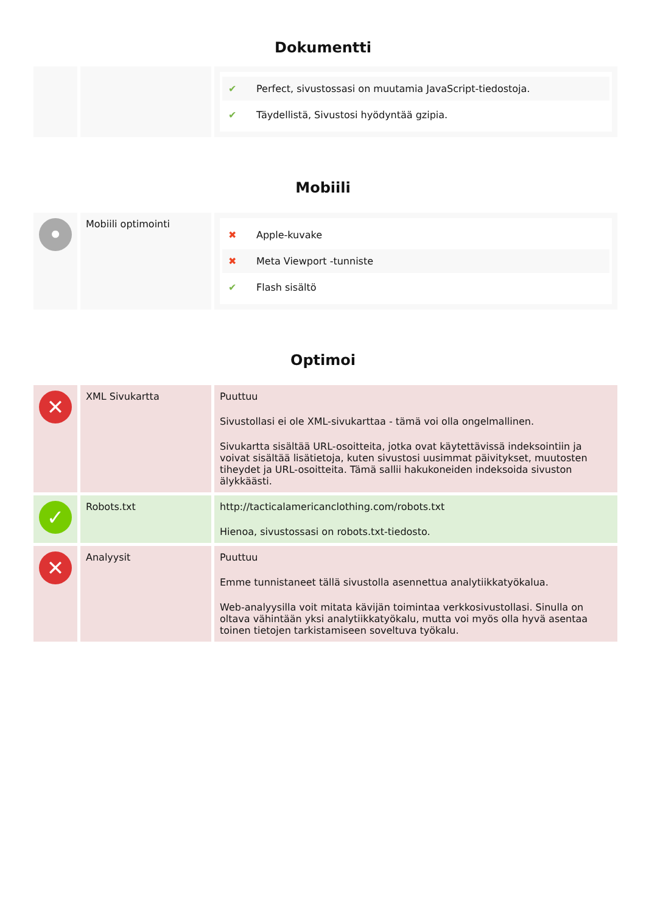Dokumentti
| | | ✔ Perfect, sivustossasi on muutamia JavaScript-tiedostoja. ✔ Täydellistä, Sivustosi hyödyntää gzipia. |
Mobiili
| • | Mobiili optimointi | ✖ Apple-kuvake ✖ Meta Viewport -tunniste ✔ Flash sisältö |
Optimoi
| ✕ | XML Sivukartta | Puuttuu Sivustollasi ei ole XML-sivukarttaa - tämä voi olla ongelmallinen. Sivukartta sisältää URL-osoitteita, jotka ovat käytettävissä indeksointiin ja voivat sisältää lisätietoja, kuten sivustosi uusimmat päivitykset, muutosten tiheydet ja URL-osoitteita. Tämä sallii hakukoneiden indeksoida sivuston älykkäästi. |
| ✓ | Robots.txt | http://tacticalamericanclothing.com/robots.txt Hienoa, sivustossasi on robots.txt-tiedosto. |
| ✕ | Analyysit | Puuttuu Emme tunnistaneet tällä sivustolla asennettua analytiikkatyökalua. Web-analyysilla voit mitata kävijän toimintaa verkkosivustollasi. Sinulla on oltava vähintään yksi analytiikkatyökalu, mutta voi myös olla hyvä asentaa toinen tietojen tarkistamiseen soveltuva työkalu. |